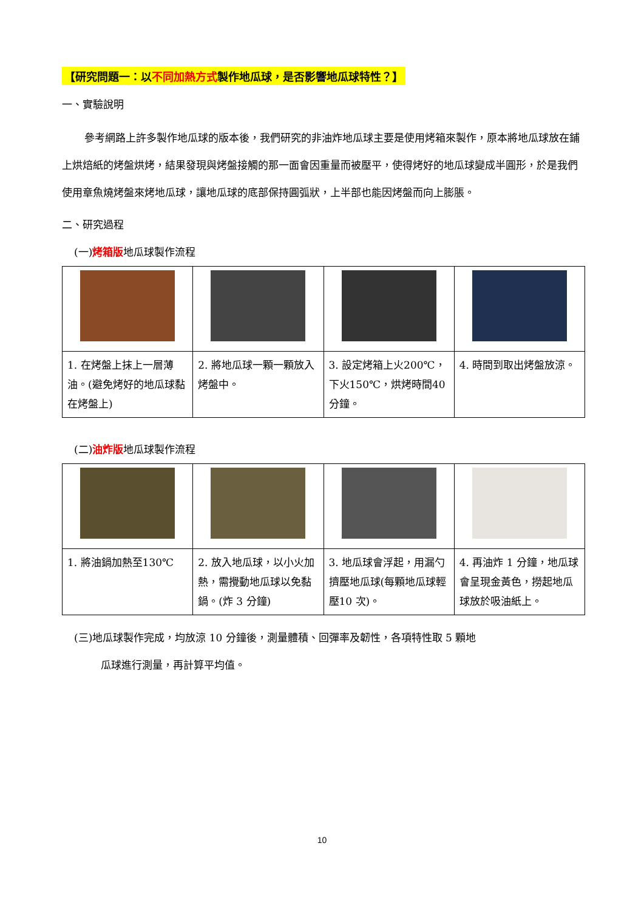【研究問題一：以不同加熱方式製作地瓜球，是否影響地瓜球特性？】
一、實驗說明
參考網路上許多製作地瓜球的版本後，我們研究的非油炸地瓜球主要是使用烤箱來製作，原本將地瓜球放在鋪上烘焙紙的烤盤烘烤，結果發現與烤盤接觸的那一面會因重量而被壓平，使得烤好的地瓜球變成半圓形，於是我們使用章魚燒烤盤來烤地瓜球，讓地瓜球的底部保持圓弧狀，上半部也能因烤盤而向上膨脹。
二、研究過程
(一)烤箱版地瓜球製作流程
| 1. 在烤盤上抹上一層薄油。(避免烤好的地瓜球黏在烤盤上) | 2. 將地瓜球一顆一顆放入烤盤中。 | 3. 設定烤箱上火200℃，下火150℃，烘烤時間40 分鐘。 | 4. 時間到取出烤盤放涼。 |
(二)油炸版地瓜球製作流程
| 1. 將油鍋加熱至130℃ | 2. 放入地瓜球，以小火加熱，需攪動地瓜球以免黏鍋。(炸 3 分鐘) | 3. 地瓜球會浮起，用漏勺擠壓地瓜球(每顆地瓜球輕壓10 次)。 | 4. 再油炸 1 分鐘，地瓜球會呈現金黃色，撈起地瓜球放於吸油紙上。 |
(三)地瓜球製作完成，均放涼 10 分鐘後，測量體積、回彈率及韌性，各項特性取 5 顆地
瓜球進行測量，再計算平均值。
10